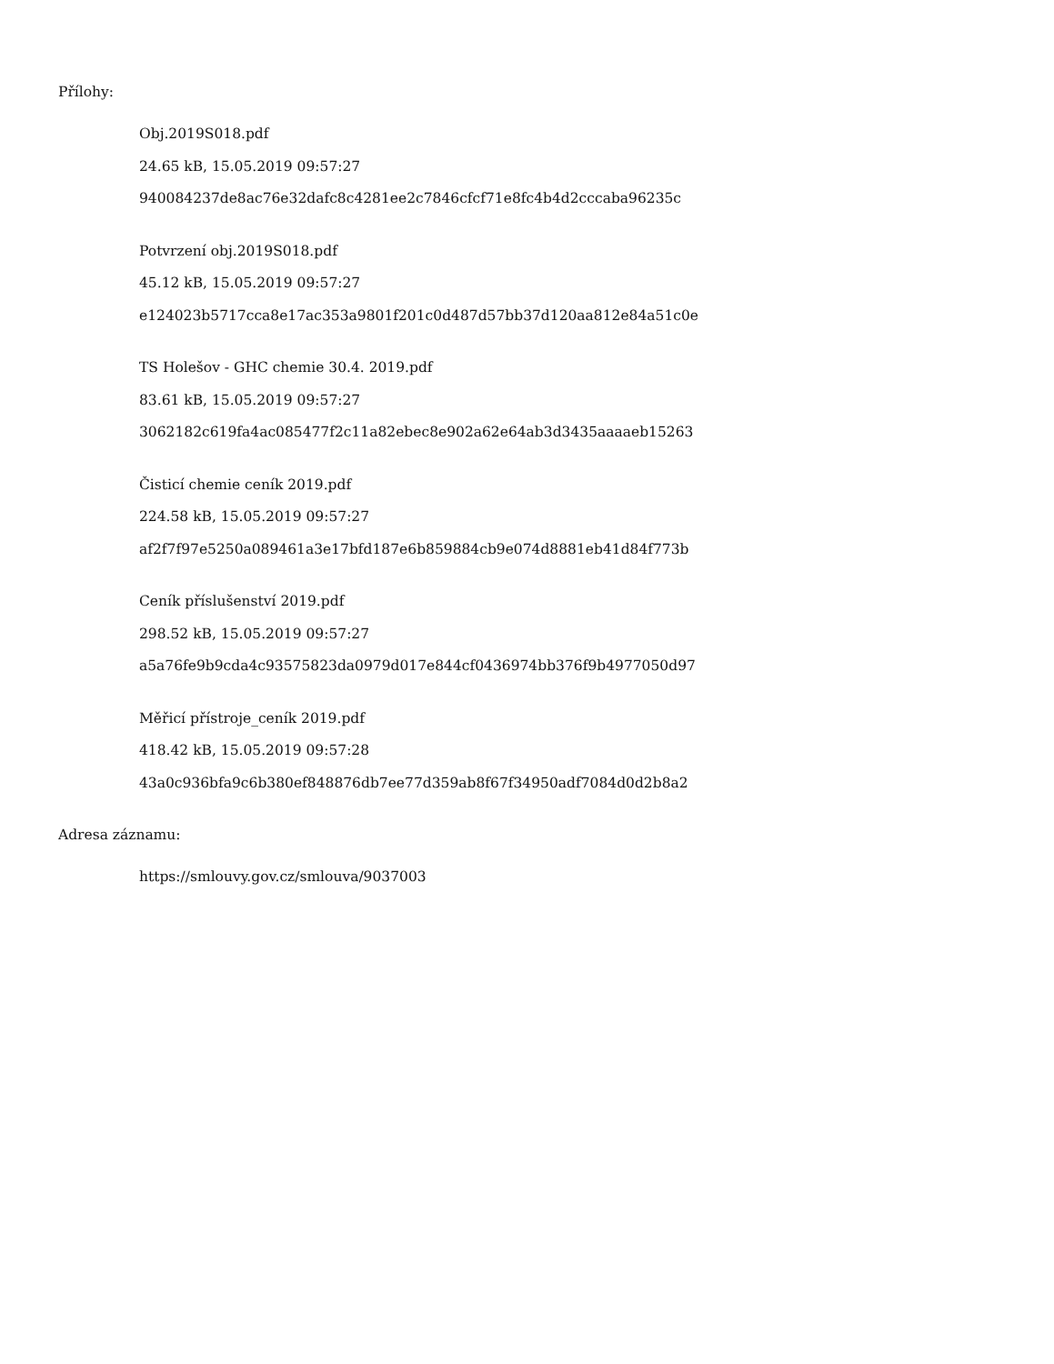Přílohy:
Obj.2019S018.pdf
24.65 kB, 15.05.2019 09:57:27
940084237de8ac76e32dafc8c4281ee2c7846cfcf71e8fc4b4d2cccaba96235c
Potvrzení obj.2019S018.pdf
45.12 kB, 15.05.2019 09:57:27
e124023b5717cca8e17ac353a9801f201c0d487d57bb37d120aa812e84a51c0e
TS Holešov - GHC chemie 30.4. 2019.pdf
83.61 kB, 15.05.2019 09:57:27
3062182c619fa4ac085477f2c11a82ebec8e902a62e64ab3d3435aaaaeb15263
Čisticí chemie ceník 2019.pdf
224.58 kB, 15.05.2019 09:57:27
af2f7f97e5250a089461a3e17bfd187e6b859884cb9e074d8881eb41d84f773b
Ceník příslušenství 2019.pdf
298.52 kB, 15.05.2019 09:57:27
a5a76fe9b9cda4c93575823da0979d017e844cf0436974bb376f9b4977050d97
Měřicí přístroje_ceník 2019.pdf
418.42 kB, 15.05.2019 09:57:28
43a0c936bfa9c6b380ef848876db7ee77d359ab8f67f34950adf7084d0d2b8a2
Adresa záznamu:
https://smlouvy.gov.cz/smlouva/9037003